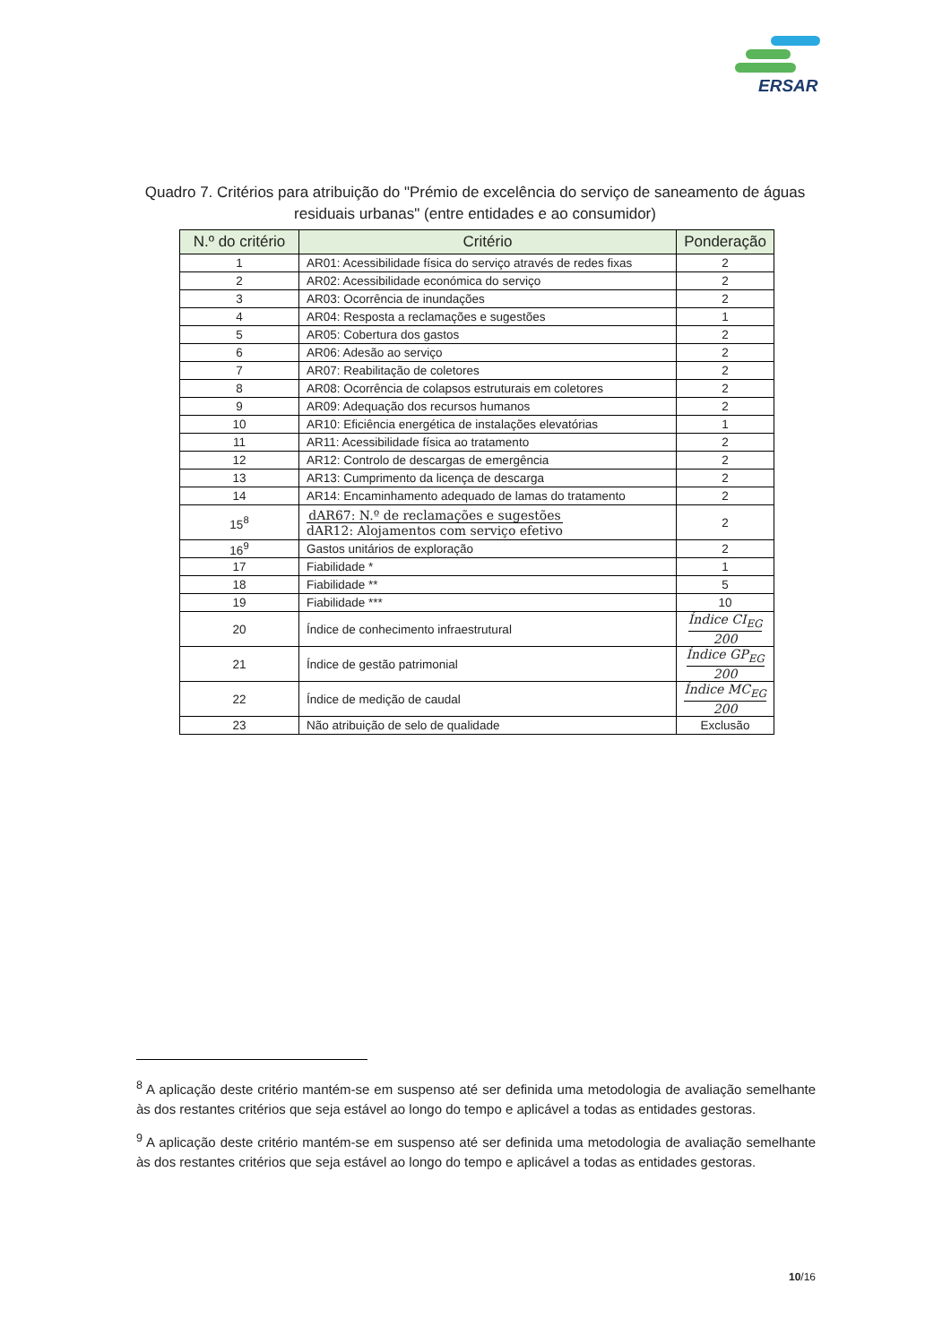ERSAR
Quadro 7. Critérios para atribuição do "Prémio de excelência do serviço de saneamento de águas residuais urbanas" (entre entidades e ao consumidor)
| N.º do critério | Critério | Ponderação |
| --- | --- | --- |
| 1 | AR01: Acessibilidade física do serviço através de redes fixas | 2 |
| 2 | AR02: Acessibilidade económica do serviço | 2 |
| 3 | AR03: Ocorrência de inundações | 2 |
| 4 | AR04: Resposta a reclamações e sugestões | 1 |
| 5 | AR05: Cobertura dos gastos | 2 |
| 6 | AR06: Adesão ao serviço | 2 |
| 7 | AR07: Reabilitação de coletores | 2 |
| 8 | AR08: Ocorrência de colapsos estruturais em coletores | 2 |
| 9 | AR09: Adequação dos recursos humanos | 2 |
| 10 | AR10: Eficiência energética de instalações elevatórias | 1 |
| 11 | AR11: Acessibilidade física ao tratamento | 2 |
| 12 | AR12: Controlo de descargas de emergência | 2 |
| 13 | AR13: Cumprimento da licença de descarga | 2 |
| 14 | AR14: Encaminhamento adequado de lamas do tratamento | 2 |
| 15<sup>8</sup> | dAR67: N.º de reclamações e sugestões dAR12: Alojamentos com serviço efetivo | 2 |
| 16<sup>9</sup> | Gastos unitários de exploração | 2 |
| 17 | Fiabilidade * | 1 |
| 18 | Fiabilidade ** | 5 |
| 19 | Fiabilidade *** | 10 |
| 20 | Índice de conhecimento infraestrutural | Índice CI<sub>EG</sub> 200 |
| 21 | Índice de gestão patrimonial | Índice GP<sub>EG</sub> 200 |
| 22 | Índice de medição de caudal | Índice MC<sub>EG</sub> 200 |
| 23 | Não atribuição de selo de qualidade | Exclusão |
<sup>8</sup> A aplicação deste critério mantém-se em suspenso até ser definida uma metodologia de avaliação semelhante às dos restantes critérios que seja estável ao longo do tempo e aplicável a todas as entidades gestoras.
<sup>9</sup> A aplicação deste critério mantém-se em suspenso até ser definida uma metodologia de avaliação semelhante às dos restantes critérios que seja estável ao longo do tempo e aplicável a todas as entidades gestoras.
10/16